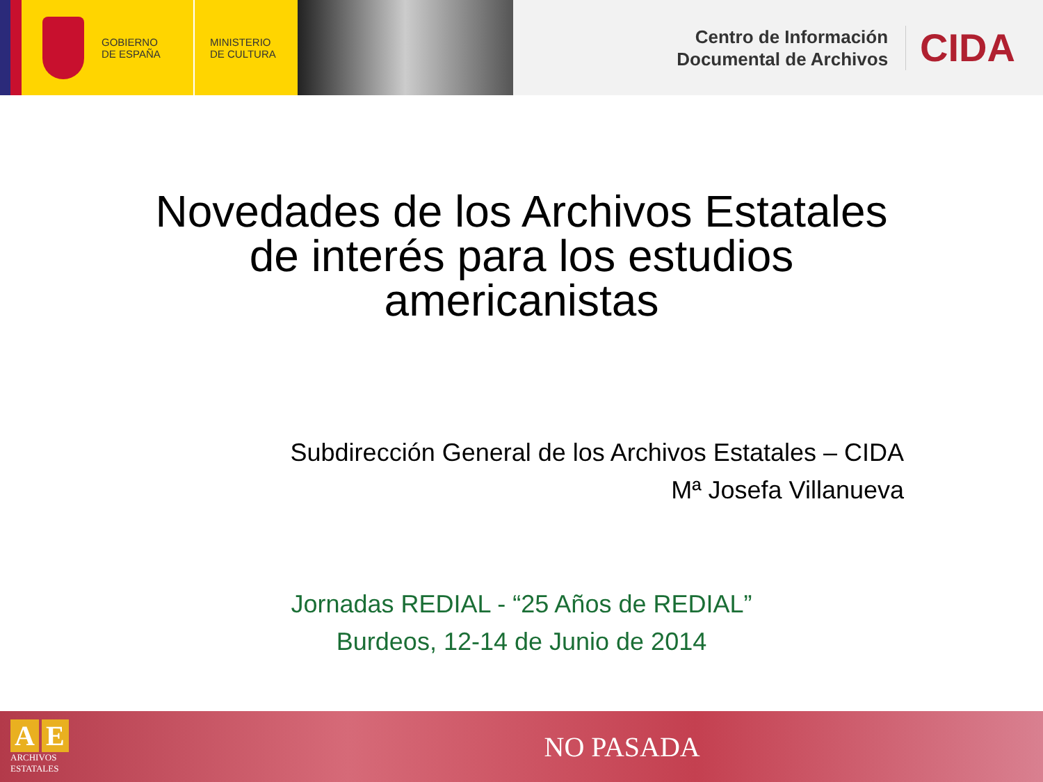GOBIERNO
DE ESPAÑA
MINISTERIO
DE CULTURA
Centro de Información
Documental de Archivos
CIDA
Novedades de los Archivos Estatales
de interés para los estudios
americanistas
Subdirección General de los Archivos Estatales – CIDA
Mª Josefa Villanueva
Jornadas REDIAL - “25 Años de REDIAL”
Burdeos, 12-14 de Junio de 2014
A E
ARCHIVOS
ESTATALES
NO PASADA